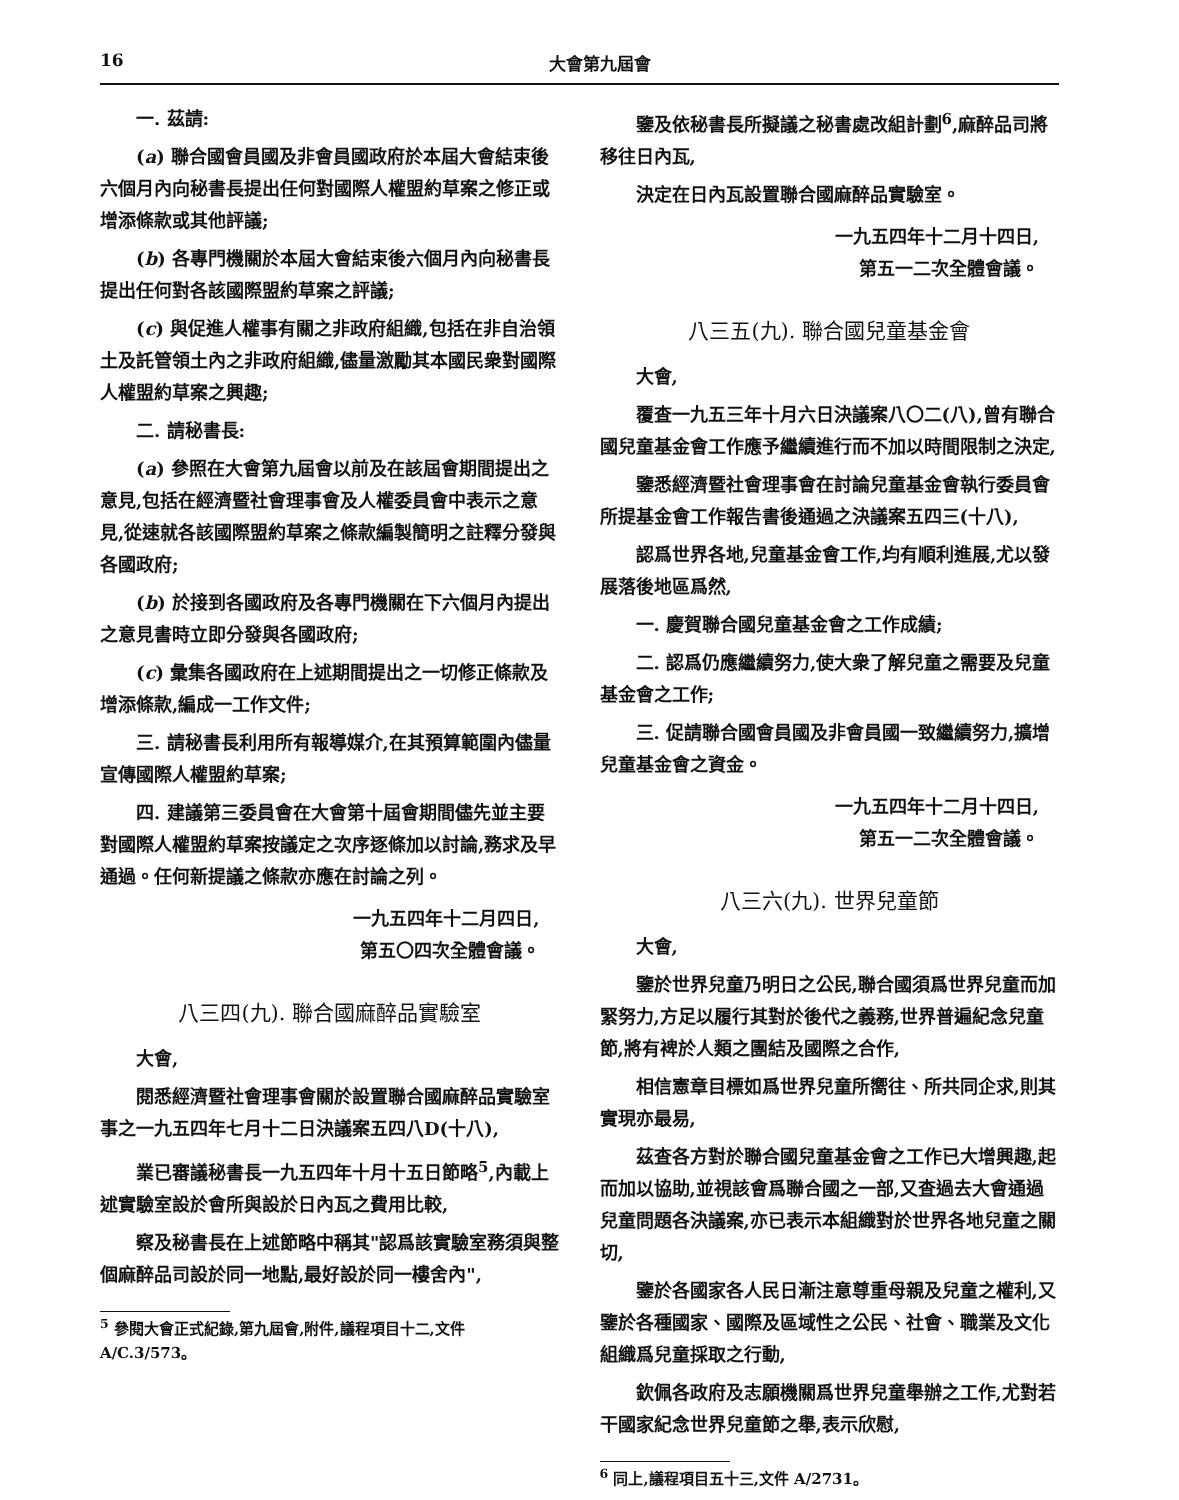16 大會第九屆會
一. 茲請:
(a) 聯合國會員國及非會員國政府於本屆大會結束後六個月內向秘書長提出任何對國際人權盟約草案之修正或增添條款或其他評議;
(b) 各專門機關於本屆大會結束後六個月內向秘書長提出任何對各該國際盟約草案之評議;
(c) 與促進人權事有關之非政府組織,包括在非自治領土及託管領土內之非政府組織,儘量激勵其本國民衆對國際人權盟約草案之興趣;
二. 請秘書長:
(a) 參照在大會第九屆會以前及在該屆會期間提出之意見,包括在經濟暨社會理事會及人權委員會中表示之意見,從速就各該國際盟約草案之條款編製簡明之註釋分發與各國政府;
(b) 於接到各國政府及各專門機關在下六個月內提出之意見書時立即分發與各國政府;
(c) 彙集各國政府在上述期間提出之一切修正條款及增添條款,編成一工作文件;
三. 請秘書長利用所有報導媒介,在其預算範圍內儘量宣傳國際人權盟約草案;
四. 建議第三委員會在大會第十屆會期間儘先並主要對國際人權盟約草案按議定之次序逐條加以討論,務求及早通過。任何新提議之條款亦應在討論之列。
一九五四年十二月四日,
第五〇四次全體會議。
八三四(九). 聯合國麻醉品實驗室
大會,
閱悉經濟暨社會理事會關於設置聯合國麻醉品實驗室事之一九五四年七月十二日決議案五四八D(十八),
業已審議秘書長一九五四年十月十五日節略<sup>5</sup>,內載上述實驗室設於會所與設於日內瓦之費用比較,
察及秘書長在上述節略中稱其"認爲該實驗室務須與整個麻醉品司設於同一地點,最好設於同一樓舍內",
<sup>5</sup> 參閱大會正式紀錄,第九屆會,附件,議程項目十二,文件 A/C.3/573。
鑒及依秘書長所擬議之秘書處改組計劃<sup>6</sup>,麻醉品司將移往日內瓦,
決定在日內瓦設置聯合國麻醉品實驗室。
一九五四年十二月十四日,
第五一二次全體會議。
八三五(九). 聯合國兒童基金會
大會,
覆査一九五三年十月六日決議案八〇二(八),曾有聯合國兒童基金會工作應予繼續進行而不加以時間限制之決定,
鑒悉經濟暨社會理事會在討論兒童基金會執行委員會所提基金會工作報告書後通過之決議案五四三(十八),
認爲世界各地,兒童基金會工作,均有順利進展,尤以發展落後地區爲然,
一. 慶賀聯合國兒童基金會之工作成績;
二. 認爲仍應繼續努力,使大衆了解兒童之需要及兒童基金會之工作;
三. 促請聯合國會員國及非會員國一致繼續努力,擴增兒童基金會之資金。
一九五四年十二月十四日,
第五一二次全體會議。
八三六(九). 世界兒童節
大會,
鑒於世界兒童乃明日之公民,聯合國須爲世界兒童而加緊努力,方足以履行其對於後代之義務,世界普遍紀念兒童節,將有裨於人類之團結及國際之合作,
相信憲章目標如爲世界兒童所嚮往、所共同企求,則其實現亦最易,
茲査各方對於聯合國兒童基金會之工作已大增興趣,起而加以協助,並視該會爲聯合國之一部,又査過去大會通過兒童問題各決議案,亦已表示本組織對於世界各地兒童之關切,
鑒於各國家各人民日漸注意尊重母親及兒童之權利,又鑒於各種國家、國際及區域性之公民、社會、職業及文化組織爲兒童採取之行動,
欽佩各政府及志願機關爲世界兒童舉辦之工作,尤對若干國家紀念世界兒童節之舉,表示欣慰,
<sup>6</sup> 同上,議程項目五十三,文件 A/2731。